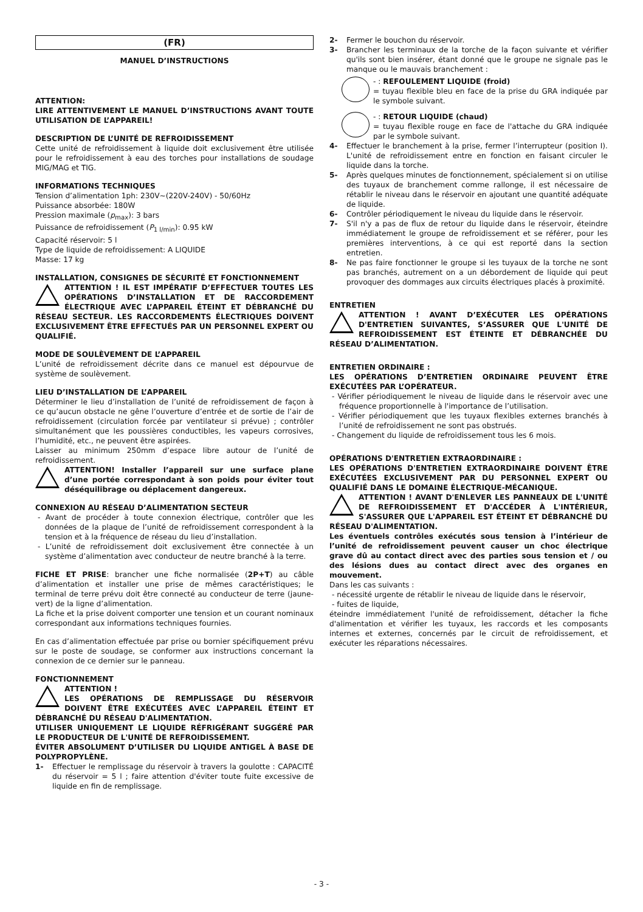(FR)
MANUEL D’INSTRUCTIONS
ATTENTION:
LIRE ATTENTIVEMENT LE MANUEL D’INSTRUCTIONS AVANT TOUTE UTILISATION DE L’APPAREIL!
DESCRIPTION DE L’UNITÉ DE REFROIDISSEMENT
Cette unité de refroidissement à liquide doit exclusivement être utilisée pour le refroidissement à eau des torches pour installations de soudage MIG/MAG et TIG.
INFORMATIONS TECHNIQUES
Tension d’alimentation 1ph: 230V~(220V-240V) - 50/60Hz
Puissance absorbée: 180W
Pression maximale (p<sub>max</sub>): 3 bars
Puissance de refroidissement (P<sub>1 l/min</sub>): 0.95 kW
Capacité réservoir: 5 l
Type de liquide de refroidissement: A LIQUIDE
Masse: 17 kg
INSTALLATION, CONSIGNES DE SÉCURITÉ ET FONCTIONNEMENT
ATTENTION ! IL EST IMPÉRATIF D’EFFECTUER TOUTES LES OPÉRATIONS D’INSTALLATION ET DE RACCORDEMENT ÉLECTRIQUE AVEC L’APPAREIL ÉTEINT ET DÉBRANCHÉ DU RÉSEAU SECTEUR. LES RACCORDEMENTS ÉLECTRIQUES DOIVENT EXCLUSIVEMENT ÊTRE EFFECTUÉS PAR UN PERSONNEL EXPERT OU QUALIFIÉ.
MODE DE SOULÈVEMENT DE L’APPAREIL
L’unité de refroidissement décrite dans ce manuel est dépourvue de système de soulèvement.
LIEU D’INSTALLATION DE L’APPAREIL
Déterminer le lieu d’installation de l’unité de refroidissement de façon à ce qu’aucun obstacle ne gêne l’ouverture d’entrée et de sortie de l’air de refroidissement (circulation forcée par ventilateur si prévue) ; contrôler simultanément que les poussières conductibles, les vapeurs corrosives, l’humidité, etc., ne peuvent être aspirées.
Laisser au minimum 250mm d’espace libre autour de l’unité de refroidissement.
ATTENTION! Installer l’appareil sur une surface plane d’une portée correspondant à son poids pour éviter tout déséquilibrage ou déplacement dangereux.
CONNEXION AU RÉSEAU D’ALIMENTATION SECTEUR
- Avant de procéder à toute connexion électrique, contrôler que les données de la plaque de l’unité de refroidissement correspondent à la tension et à la fréquence de réseau du lieu d’installation.
- L’unité de refroidissement doit exclusivement être connectée à un système d’alimentation avec conducteur de neutre branché à la terre.
FICHE ET PRISE: brancher une fiche normalisée (2P+T) au câble d’alimentation et installer une prise de mêmes caractéristiques; le terminal de terre prévu doit être connecté au conducteur de terre (jaune-vert) de la ligne d’alimentation.
La fiche et la prise doivent comporter une tension et un courant nominaux correspondant aux informations techniques fournies.
En cas d’alimentation effectuée par prise ou bornier spécifiquement prévu sur le poste de soudage, se conformer aux instructions concernant la connexion de ce dernier sur le panneau.
FONCTIONNEMENT
ATTENTION !
LES OPÉRATIONS DE REMPLISSAGE DU RÉSERVOIR DOIVENT ÊTRE EXÉCUTÉES AVEC L’APPAREIL ÉTEINT ET DÉBRANCHÉ DU RÉSEAU D'ALIMENTATION.
UTILISER UNIQUEMENT LE LIQUIDE RÉFRIGÉRANT SUGGÉRÉ PAR LE PRODUCTEUR DE L'UNITÉ DE REFROIDISSEMENT.
ÉVITER ABSOLUMENT D’UTILISER DU LIQUIDE ANTIGEL À BASE DE POLYPROPYLÈNE.
1- Effectuer le remplissage du réservoir à travers la goulotte : CAPACITÉ du réservoir = 5 l ; faire attention d'éviter toute fuite excessive de liquide en fin de remplissage.
2- Fermer le bouchon du réservoir.
3- Brancher les terminaux de la torche de la façon suivante et vérifier qu'ils sont bien insérer, étant donné que le groupe ne signale pas le manque ou le mauvais branchement :
- : REFOULEMENT LIQUIDE (froid)
= tuyau flexible bleu en face de la prise du GRA indiquée par le symbole suivant.
- : RETOUR LIQUIDE (chaud)
= tuyau flexible rouge en face de l'attache du GRA indiquée par le symbole suivant.
4- Effectuer le branchement à la prise, fermer l’interrupteur (position I). L'unité de refroidissement entre en fonction en faisant circuler le liquide dans la torche.
5- Après quelques minutes de fonctionnement, spécialement si on utilise des tuyaux de branchement comme rallonge, il est nécessaire de rétablir le niveau dans le réservoir en ajoutant une quantité adéquate de liquide.
6- Contrôler périodiquement le niveau du liquide dans le réservoir.
7- S'il n'y a pas de flux de retour du liquide dans le réservoir, éteindre immédiatement le groupe de refroidissement et se référer, pour les premières interventions, à ce qui est reporté dans la section entretien.
8- Ne pas faire fonctionner le groupe si les tuyaux de la torche ne sont pas branchés, autrement on a un débordement de liquide qui peut provoquer des dommages aux circuits électriques placés à proximité.
ENTRETIEN
ATTENTION ! AVANT D’EXÉCUTER LES OPÉRATIONS D'ENTRETIEN SUIVANTES, S’ASSURER QUE L'UNITÉ DE REFROIDISSEMENT EST ÉTEINTE ET DÉBRANCHÉE DU RÉSEAU D’ALIMENTATION.
ENTRETIEN ORDINAIRE :
LES OPÉRATIONS D’ENTRETIEN ORDINAIRE PEUVENT ÊTRE EXÉCUTÉES PAR L’OPÉRATEUR.
- Vérifier périodiquement le niveau de liquide dans le réservoir avec une fréquence proportionnelle à l'importance de l’utilisation.
- Vérifier périodiquement que les tuyaux flexibles externes branchés à l’unité de refroidissement ne sont pas obstrués.
- Changement du liquide de refroidissement tous les 6 mois.
OPÉRATIONS D'ENTRETIEN EXTRAORDINAIRE :
LES OPÉRATIONS D'ENTRETIEN EXTRAORDINAIRE DOIVENT ÊTRE EXÉCUTÉES EXCLUSIVEMENT PAR DU PERSONNEL EXPERT OU QUALIFIÉ DANS LE DOMAINE ÉLECTRIQUE-MÉCANIQUE.
ATTENTION ! AVANT D'ENLEVER LES PANNEAUX DE L'UNITÉ DE REFROIDISSEMENT ET D'ACCÉDER À L'INTÉRIEUR, S'ASSURER QUE L'APPAREIL EST ÉTEINT ET DÉBRANCHÉ DU RÉSEAU D'ALIMENTATION.
Les éventuels contrôles exécutés sous tension à l’intérieur de l’unité de refroidissement peuvent causer un choc électrique grave dû au contact direct avec des parties sous tension et / ou des lésions dues au contact direct avec des organes en mouvement.
Dans les cas suivants :
- nécessité urgente de rétablir le niveau de liquide dans le réservoir,
- fuites de liquide,
éteindre immédiatement l'unité de refroidissement, détacher la fiche d'alimentation et vérifier les tuyaux, les raccords et les composants internes et externes, concernés par le circuit de refroidissement, et exécuter les réparations nécessaires.
- 3 -